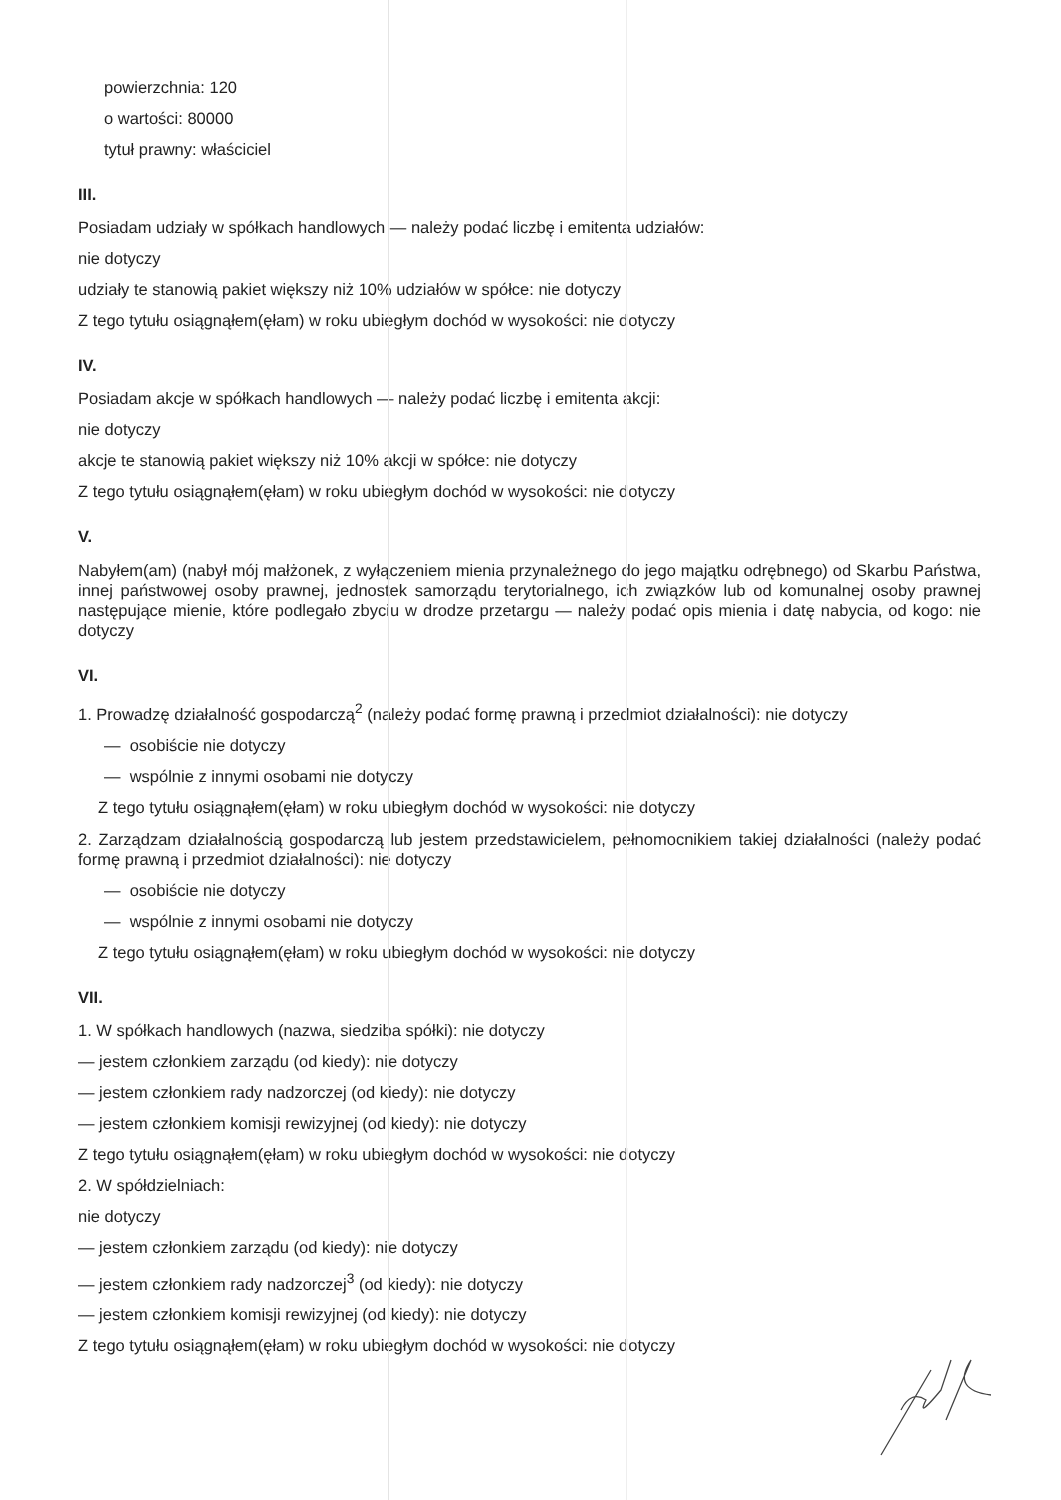powierzchnia: 120
o wartości: 80000
tytuł prawny: właściciel
III.
Posiadam udziały w spółkach handlowych — należy podać liczbę i emitenta udziałów:
nie dotyczy
udziały te stanowią pakiet większy niż 10% udziałów w spółce: nie dotyczy
Z tego tytułu osiągnąłem(ęłam) w roku ubiegłym dochód w wysokości: nie dotyczy
IV.
Posiadam akcje w spółkach handlowych — należy podać liczbę i emitenta akcji:
nie dotyczy
akcje te stanowią pakiet większy niż 10% akcji w spółce: nie dotyczy
Z tego tytułu osiągnąłem(ęłam) w roku ubiegłym dochód w wysokości: nie dotyczy
V.
Nabyłem(am) (nabył mój małżonek, z wyłączeniem mienia przynależnego do jego majątku odrębnego) od Skarbu Państwa, innej państwowej osoby prawnej, jednostek samorządu terytorialnego, ich związków lub od komunalnej osoby prawnej następujące mienie, które podlegało zbyciu w drodze przetargu — należy podać opis mienia i datę nabycia, od kogo: nie dotyczy
VI.
1. Prowadzę działalność gospodarczą<sup>2</sup> (należy podać formę prawną i przedmiot działalności): nie dotyczy
— osobiście nie dotyczy
— wspólnie z innymi osobami nie dotyczy
Z tego tytułu osiągnąłem(ęłam) w roku ubiegłym dochód w wysokości: nie dotyczy
2. Zarządzam działalnością gospodarczą lub jestem przedstawicielem, pełnomocnikiem takiej działalności (należy podać formę prawną i przedmiot działalności): nie dotyczy
— osobiście nie dotyczy
— wspólnie z innymi osobami nie dotyczy
Z tego tytułu osiągnąłem(ęłam) w roku ubiegłym dochód w wysokości: nie dotyczy
VII.
1. W spółkach handlowych (nazwa, siedziba spółki): nie dotyczy
— jestem członkiem zarządu (od kiedy): nie dotyczy
— jestem członkiem rady nadzorczej (od kiedy): nie dotyczy
— jestem członkiem komisji rewizyjnej (od kiedy): nie dotyczy
Z tego tytułu osiągnąłem(ęłam) w roku ubiegłym dochód w wysokości: nie dotyczy
2. W spółdzielniach:
nie dotyczy
— jestem członkiem zarządu (od kiedy): nie dotyczy
— jestem członkiem rady nadzorczej<sup>3</sup> (od kiedy): nie dotyczy
— jestem członkiem komisji rewizyjnej (od kiedy): nie dotyczy
Z tego tytułu osiągnąłem(ęłam) w roku ubiegłym dochód w wysokości: nie dotyczy